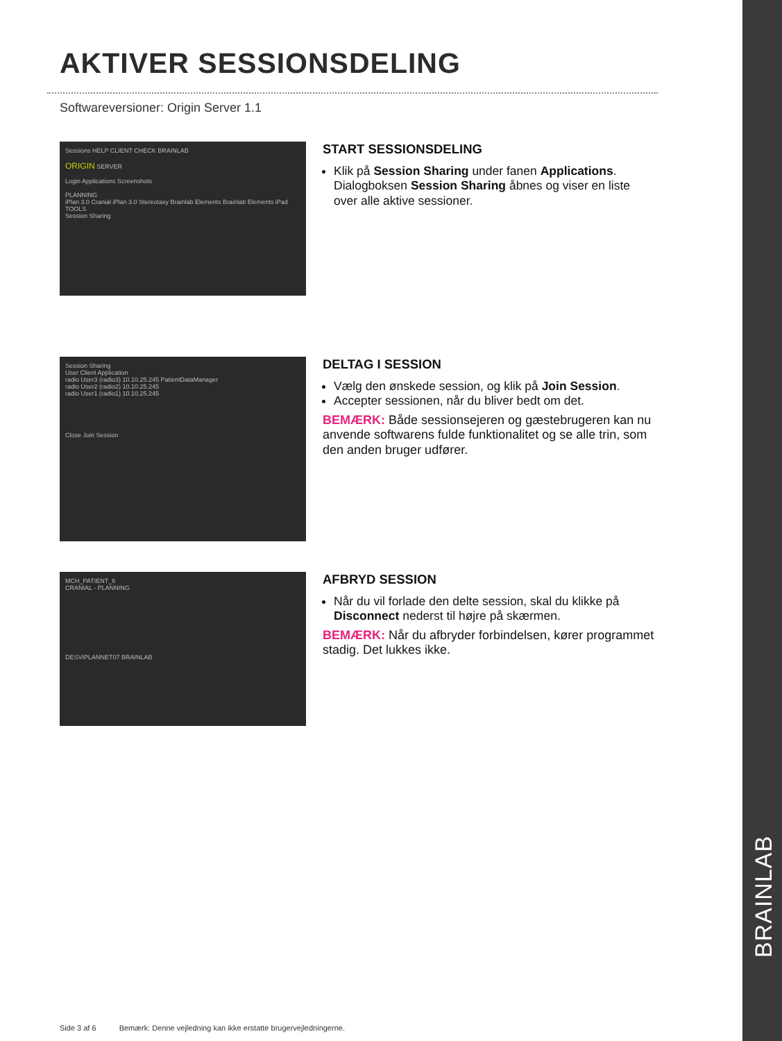BRAINLAB
AKTIVER SESSIONSDELING
Softwareversioner: Origin Server 1.1
Sessions HELP CLIENT CHECK BRAINLAB
ORIGIN SERVER
Login Applications Screenshots
PLANNING
iPlan 3.0 Cranial iPlan 3.0 Stereotaxy Brainlab Elements Brainlab Elements iPad
TOOLS
Session Sharing
START SESSIONSDELING
Klik på Session Sharing under fanen Applications. Dialogboksen Session Sharing åbnes og viser en liste over alle aktive sessioner.
Session Sharing
User Client Application
radio User3 (radio3) 10.10.25.245 PatientDataManager
radio User2 (radio2) 10.10.25.245
radio User1 (radio1) 10.10.25.245
Close Join Session
DELTAG I SESSION
Vælg den ønskede session, og klik på Join Session.
Accepter sessionen, når du bliver bedt om det.
BEMÆRK: Både sessionsejeren og gæstebrugeren kan nu anvende softwarens fulde funktionalitet og se alle trin, som den anden bruger udfører.
MCH_PATIENT_6
CRANIAL - PLANNING
DESVIPLANNET07 BRAINLAB
AFBRYD SESSION
Når du vil forlade den delte session, skal du klikke på Disconnect nederst til højre på skærmen.
BEMÆRK: Når du afbryder forbindelsen, kører programmet stadig. Det lukkes ikke.
Side 3 af 6 Bemærk: Denne vejledning kan ikke erstatte brugervejledningerne.